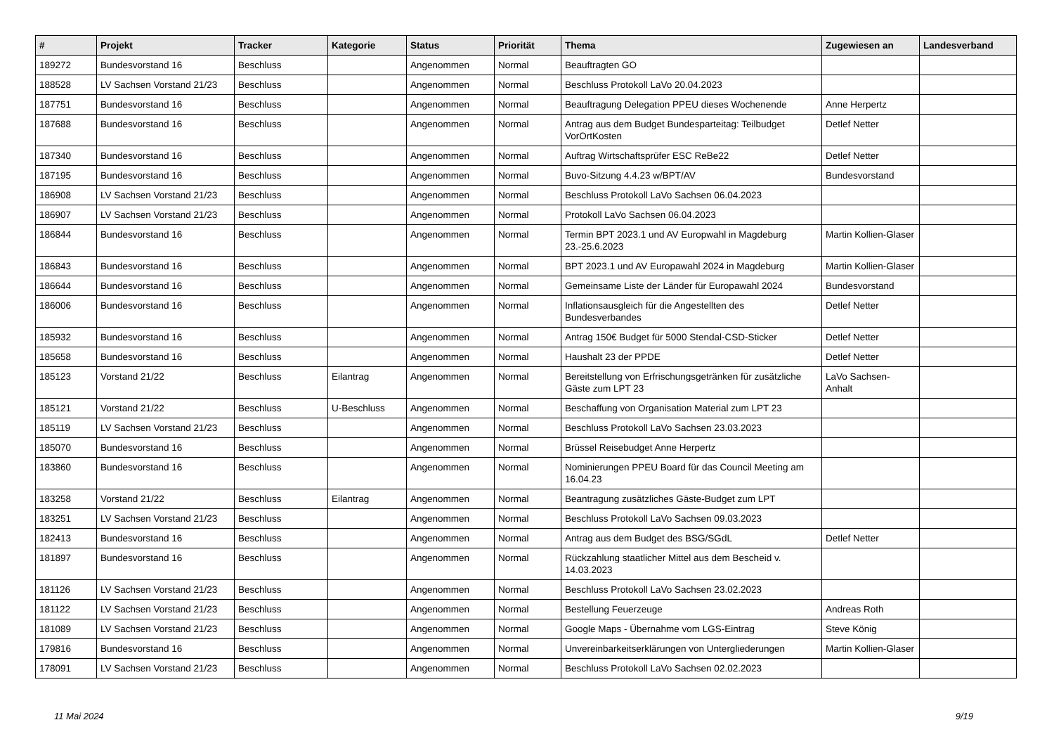| # | Projekt | Tracker | Kategorie | Status | Priorität | Thema | Zugewiesen an | Landesverband |
| --- | --- | --- | --- | --- | --- | --- | --- | --- |
| 189272 | Bundesvorstand 16 | Beschluss | | Angenommen | Normal | Beauftragten GO | | |
| 188528 | LV Sachsen Vorstand 21/23 | Beschluss | | Angenommen | Normal | Beschluss Protokoll LaVo 20.04.2023 | | |
| 187751 | Bundesvorstand 16 | Beschluss | | Angenommen | Normal | Beauftragung Delegation PPEU dieses Wochenende | Anne Herpertz | |
| 187688 | Bundesvorstand 16 | Beschluss | | Angenommen | Normal | Antrag aus dem Budget Bundesparteitag: Teilbudget VorOrtKosten | Detlef Netter | |
| 187340 | Bundesvorstand 16 | Beschluss | | Angenommen | Normal | Auftrag Wirtschaftsprüfer ESC ReBe22 | Detlef Netter | |
| 187195 | Bundesvorstand 16 | Beschluss | | Angenommen | Normal | Buvo-Sitzung 4.4.23 w/BPT/AV | Bundesvorstand | |
| 186908 | LV Sachsen Vorstand 21/23 | Beschluss | | Angenommen | Normal | Beschluss Protokoll LaVo Sachsen 06.04.2023 | | |
| 186907 | LV Sachsen Vorstand 21/23 | Beschluss | | Angenommen | Normal | Protokoll LaVo Sachsen 06.04.2023 | | |
| 186844 | Bundesvorstand 16 | Beschluss | | Angenommen | Normal | Termin BPT 2023.1 und AV Europwahl in Magdeburg 23.-25.6.2023 | Martin Kollien-Glaser | |
| 186843 | Bundesvorstand 16 | Beschluss | | Angenommen | Normal | BPT 2023.1 und AV Europawahl 2024 in Magdeburg | Martin Kollien-Glaser | |
| 186644 | Bundesvorstand 16 | Beschluss | | Angenommen | Normal | Gemeinsame Liste der Länder für Europawahl 2024 | Bundesvorstand | |
| 186006 | Bundesvorstand 16 | Beschluss | | Angenommen | Normal | Inflationsausgleich für die Angestellten des Bundesverbandes | Detlef Netter | |
| 185932 | Bundesvorstand 16 | Beschluss | | Angenommen | Normal | Antrag 150€ Budget für 5000 Stendal-CSD-Sticker | Detlef Netter | |
| 185658 | Bundesvorstand 16 | Beschluss | | Angenommen | Normal | Haushalt 23 der PPDE | Detlef Netter | |
| 185123 | Vorstand 21/22 | Beschluss | Eilantrag | Angenommen | Normal | Bereitstellung von Erfrischungsgetränken für zusätzliche Gäste zum LPT 23 | LaVo Sachsen-Anhalt | |
| 185121 | Vorstand 21/22 | Beschluss | U-Beschluss | Angenommen | Normal | Beschaffung von Organisation Material zum LPT 23 | | |
| 185119 | LV Sachsen Vorstand 21/23 | Beschluss | | Angenommen | Normal | Beschluss Protokoll LaVo Sachsen 23.03.2023 | | |
| 185070 | Bundesvorstand 16 | Beschluss | | Angenommen | Normal | Brüssel Reisebudget Anne Herpertz | | |
| 183860 | Bundesvorstand 16 | Beschluss | | Angenommen | Normal | Nominierungen PPEU Board für das Council Meeting am 16.04.23 | | |
| 183258 | Vorstand 21/22 | Beschluss | Eilantrag | Angenommen | Normal | Beantragung zusätzliches Gäste-Budget zum LPT | | |
| 183251 | LV Sachsen Vorstand 21/23 | Beschluss | | Angenommen | Normal | Beschluss Protokoll LaVo Sachsen 09.03.2023 | | |
| 182413 | Bundesvorstand 16 | Beschluss | | Angenommen | Normal | Antrag aus dem Budget des BSG/SGdL | Detlef Netter | |
| 181897 | Bundesvorstand 16 | Beschluss | | Angenommen | Normal | Rückzahlung staatlicher Mittel aus dem Bescheid v. 14.03.2023 | | |
| 181126 | LV Sachsen Vorstand 21/23 | Beschluss | | Angenommen | Normal | Beschluss Protokoll LaVo Sachsen 23.02.2023 | | |
| 181122 | LV Sachsen Vorstand 21/23 | Beschluss | | Angenommen | Normal | Bestellung Feuerzeuge | Andreas Roth | |
| 181089 | LV Sachsen Vorstand 21/23 | Beschluss | | Angenommen | Normal | Google Maps - Übernahme vom LGS-Eintrag | Steve König | |
| 179816 | Bundesvorstand 16 | Beschluss | | Angenommen | Normal | Unvereinbarkeitserklärungen von Untergliederungen | Martin Kollien-Glaser | |
| 178091 | LV Sachsen Vorstand 21/23 | Beschluss | | Angenommen | Normal | Beschluss Protokoll LaVo Sachsen 02.02.2023 | | |
11 Mai 2024 9/19